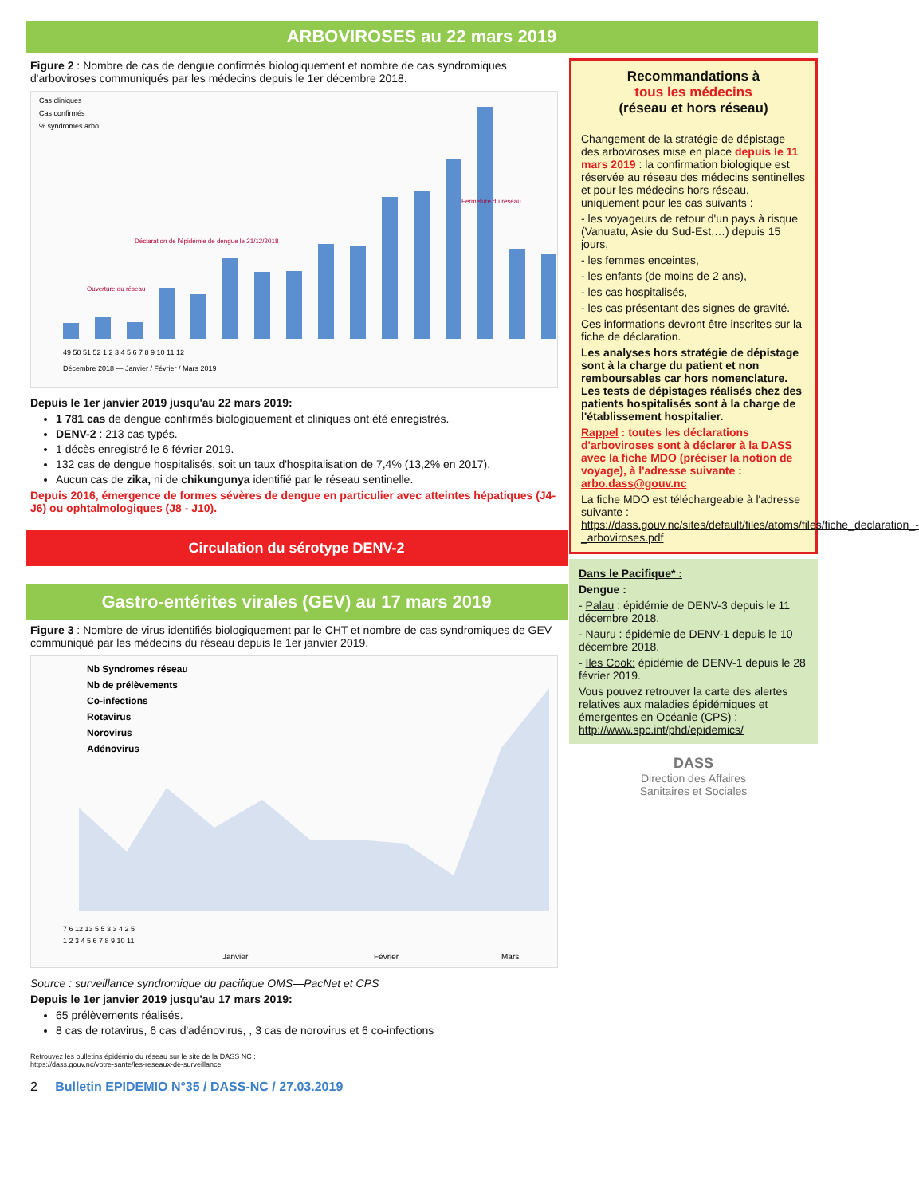ARBOVIROSES au 22 mars 2019
Figure 2 : Nombre de cas de dengue confirmés biologiquement et nombre de cas syndromiques d'arboviroses communiqués par les médecins depuis le 1er décembre 2018.
Cas cliniques
Cas confirmés
% syndromes arbo
49 50 51 52 1 2 3 4 5 6 7 8 9 10 11 12
Décembre 2018 — Janvier / Février / Mars 2019
Ouverture du réseau
Déclaration de l'épidémie de dengue le 21/12/2018
Fermeture du réseau
Depuis le 1er janvier 2019 jusqu'au 22 mars 2019:
1 781 cas de dengue confirmés biologiquement et cliniques ont été enregistrés.
DENV-2 : 213 cas typés.
1 décès enregistré le 6 février 2019.
132 cas de dengue hospitalisés, soit un taux d'hospitalisation de 7,4% (13,2% en 2017).
Aucun cas de zika, ni de chikungunya identifié par le réseau sentinelle.
Depuis 2016, émergence de formes sévères de dengue en particulier avec atteintes hépatiques (J4-J6) ou ophtalmologiques (J8 - J10).
Circulation du sérotype DENV-2
Gastro-entérites virales (GEV) au 17 mars 2019
Figure 3 : Nombre de virus identifiés biologiquement par le CHT et nombre de cas syndromiques de GEV communiqué par les médecins du réseau depuis le 1er janvier 2019.
Nb Syndromes réseau
Nb de prélèvements
Co-infections
Rotavirus
Norovirus
Adénovirus
7 6 12 13 5 5 3 3 4 2 5
1 2 3 4 5 6 7 8 9 10 11
Janvier
Février
Mars
Source : surveillance syndromique du pacifique OMS—PacNet et CPS
Depuis le 1er janvier 2019 jusqu'au 17 mars 2019:
65 prélèvements réalisés.
8 cas de rotavirus, 6 cas d'adénovirus, , 3 cas de norovirus et 6 co-infections
Retrouvez les bulletins épidémio du réseau sur le site de la DASS NC :
https://dass.gouv.nc/votre-sante/les-reseaux-de-surveillance
2 Bulletin EPIDEMIO N°35 / DASS-NC / 27.03.2019
Recommandations à
tous les médecins
(réseau et hors réseau)
Changement de la stratégie de dépistage des arboviroses mise en place depuis le 11 mars 2019 : la confirmation biologique est réservée au réseau des médecins sentinelles et pour les médecins hors réseau, uniquement pour les cas suivants :
- les voyageurs de retour d'un pays à risque (Vanuatu, Asie du Sud-Est,…) depuis 15 jours,
- les femmes enceintes,
- les enfants (de moins de 2 ans),
- les cas hospitalisés,
- les cas présentant des signes de gravité.
Ces informations devront être inscrites sur la fiche de déclaration.
Les analyses hors stratégie de dépistage sont à la charge du patient et non remboursables car hors nomenclature. Les tests de dépistages réalisés chez des patients hospitalisés sont à la charge de l'établissement hospitalier.
Rappel : toutes les déclarations d'arboviroses sont à déclarer à la DASS avec la fiche MDO (préciser la notion de voyage), à l'adresse suivante :
arbo.dass@gouv.nc
La fiche MDO est téléchargeable à l'adresse suivante : https://dass.gouv.nc/sites/default/files/atoms/files/fiche_declaration_-_arboviroses.pdf
Dans le Pacifique* :
Dengue :
- Palau : épidémie de DENV-3 depuis le 11 décembre 2018.
- Nauru : épidémie de DENV-1 depuis le 10 décembre 2018.
- Iles Cook: épidémie de DENV-1 depuis le 28 février 2019.
Vous pouvez retrouver la carte des alertes relatives aux maladies épidémiques et émergentes en Océanie (CPS) :
http://www.spc.int/phd/epidemics/
DASS
Direction des Affaires
Sanitaires et Sociales